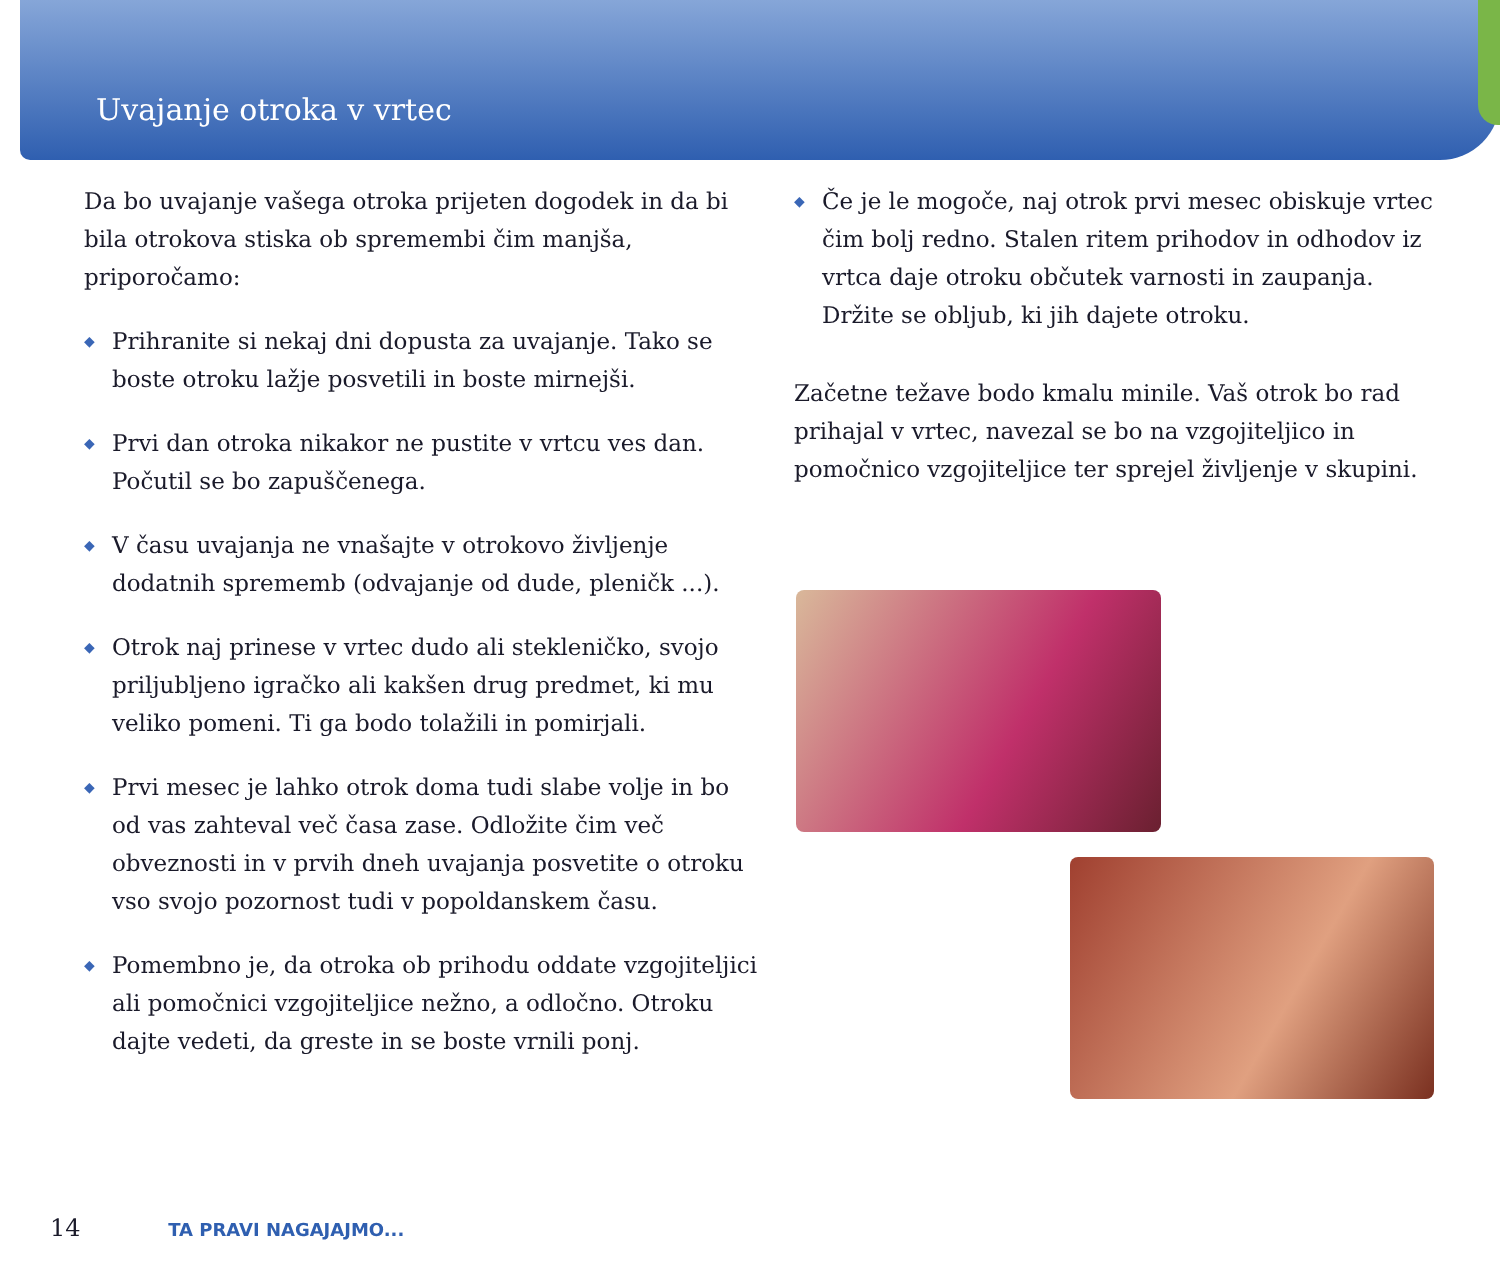Uvajanje otroka v vrtec
Da bo uvajanje vašega otroka prijeten dogodek in da bi bila otrokova stiska ob spremembi čim manjša, priporočamo:
◆ Prihranite si nekaj dni dopusta za uvajanje. Tako se boste otroku lažje posvetili in boste mirnejši.
◆ Prvi dan otroka nikakor ne pustite v vrtcu ves dan. Počutil se bo zapuščenega.
◆ V času uvajanja ne vnašajte v otrokovo življenje dodatnih sprememb (odvajanje od dude, pleničk ...).
◆ Otrok naj prinese v vrtec dudo ali stekleničko, svojo priljubljeno igračko ali kakšen drug predmet, ki mu veliko pomeni. Ti ga bodo tolažili in pomirjali.
◆ Prvi mesec je lahko otrok doma tudi slabe volje in bo od vas zahteval več časa zase. Odložite čim več obveznosti in v prvih dneh uvajanja posvetite o otroku vso svojo pozornost tudi v popoldanskem času.
◆ Pomembno je, da otroka ob prihodu oddate vzgojiteljici ali pomočnici vzgojiteljice nežno, a odločno. Otroku dajte vedeti, da greste in se boste vrnili ponj.
◆ Če je le mogoče, naj otrok prvi mesec obiskuje vrtec čim bolj redno. Stalen ritem prihodov in odhodov iz vrtca daje otroku občutek varnosti in zaupanja. Držite se obljub, ki jih dajete otroku.
Začetne težave bodo kmalu minile. Vaš otrok bo rad prihajal v vrtec, navezal se bo na vzgojiteljico in pomočnico vzgojiteljice ter sprejel življenje v skupini.
14 TA PRAVI NAGAJAJMO...